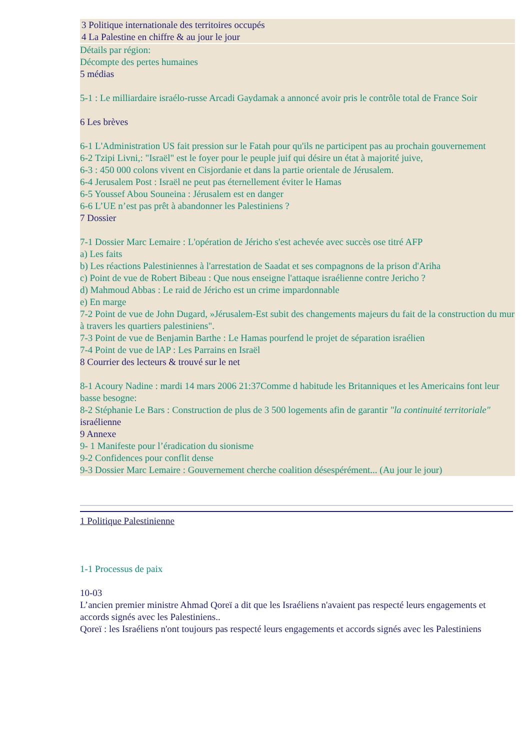3 Politique internationale des territoires occupés
4 La Palestine en chiffre & au jour le jour
Détails par région:
Décompte des pertes humaines
5 médias
5-1 : Le milliardaire israélo-russe Arcadi Gaydamak a annoncé avoir pris le contrôle total de France Soir
6 Les brèves
6-1 L'Administration US fait pression sur le Fatah pour qu'ils ne participent pas au prochain gouvernement
6-2 Tzipi Livni,: "Israël" est le foyer pour le peuple juif qui désire un état à majorité juive,
6-3 : 450 000 colons vivent en Cisjordanie et dans la partie orientale de Jérusalem.
6-4 Jerusalem Post : Israël ne peut pas éternellement éviter le Hamas
6-5 Youssef Abou Souneina : Jérusalem est en danger
6-6 L’UE n’est pas prêt à abandonner les Palestiniens ?
7 Dossier
7-1 Dossier Marc Lemaire : L'opération de Jéricho s'est achevée avec succès ose titré AFP
a) Les faits
b) Les réactions Palestiniennes à l'arrestation de Saadat et ses compagnons de la prison d'Ariha
c) Point de vue de Robert Bibeau : Que nous enseigne l'attaque israélienne contre Jericho ?
d) Mahmoud Abbas : Le raid de Jéricho est un crime impardonnable
e) En marge
7-2 Point de vue de John Dugard, »Jérusalem-Est subit des changements majeurs du fait de la construction du mur à travers les quartiers palestiniens".
7-3 Point de vue de Benjamin Barthe : Le Hamas pourfend le projet de séparation israélien
7-4 Point de vue de lAP : Les Parrains en Israël
8 Courrier des lecteurs & trouvé sur le net
8-1 Acoury Nadine : mardi 14 mars 2006 21:37Comme d habitude les Britanniques et les Americains font leur basse besogne:
8-2 Stéphanie Le Bars : Construction de plus de 3 500 logements afin de garantir "la continuité territoriale" israélienne
9 Annexe
9- 1 Manifeste pour l’éradication du sionisme
9-2 Confidences pour conflit dense
9-3 Dossier Marc Lemaire : Gouvernement cherche coalition désespérément... (Au jour le jour)
1 Politique Palestinienne
1-1 Processus de paix
10-03
L’ancien premier ministre Ahmad Qoreï a dit que les Israéliens n'avaient pas respecté leurs engagements et accords signés avec les Palestiniens..
Qoreï : les Israéliens n'ont toujours pas respecté leurs engagements et accords signés avec les Palestiniens